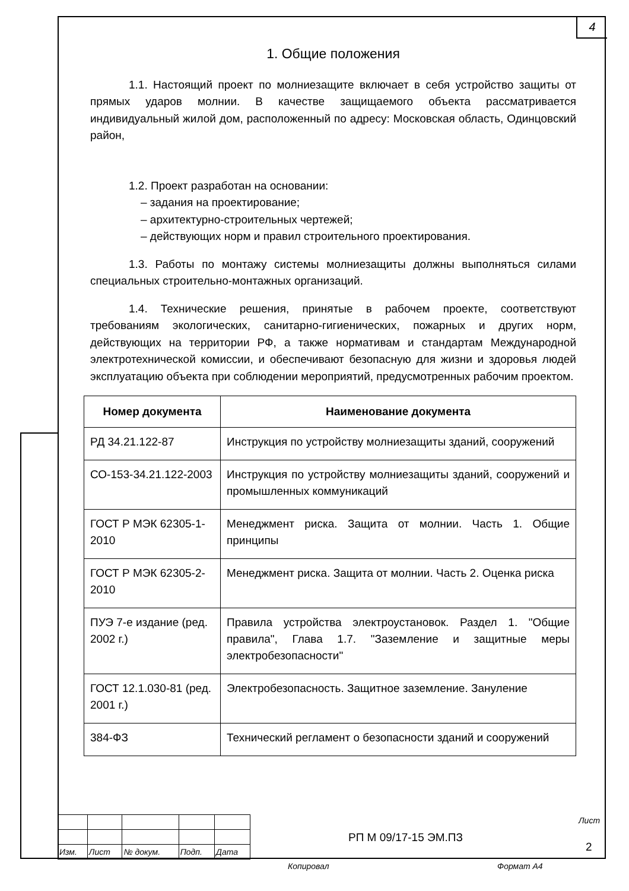4
1. Общие положения
1.1. Настоящий проект по молниезащите включает в себя устройство защиты от прямых ударов молнии. В качестве защищаемого объекта рассматривается индивидуальный жилой дом, расположенный по адресу: Московская область, Одинцовский район,
1.2. Проект разработан на основании:
– задания на проектирование;
– архитектурно-строительных чертежей;
– действующих норм и правил строительного проектирования.
1.3. Работы по монтажу системы молниезащиты должны выполняться силами специальных строительно-монтажных организаций.
1.4. Технические решения, принятые в рабочем проекте, соответствуют требованиям экологических, санитарно-гигиенических, пожарных и других норм, действующих на территории РФ, а также нормативам и стандартам Международной электротехнической комиссии, и обеспечивают безопасную для жизни и здоровья людей эксплуатацию объекта при соблюдении мероприятий, предусмотренных рабочим проектом.
| Номер документа | Наименование документа |
| --- | --- |
| РД 34.21.122-87 | Инструкция по устройству молниезащиты зданий, сооружений |
| СО-153-34.21.122-2003 | Инструкция по устройству молниезащиты зданий, сооружений и промышленных коммуникаций |
| ГОСТ Р МЭК 62305-1-2010 | Менеджмент риска. Защита от молнии. Часть 1. Общие принципы |
| ГОСТ Р МЭК 62305-2-2010 | Менеджмент риска. Защита от молнии. Часть 2. Оценка риска |
| ПУЭ 7-е издание (ред. 2002 г.) | Правила устройства электроустановок. Раздел 1. "Общие правила", Глава 1.7. "Заземление и защитные меры электробезопасности" |
| ГОСТ 12.1.030-81 (ред. 2001 г.) | Электробезопасность. Защитное заземление. Зануление |
| 384-ФЗ | Технический регламент о безопасности зданий и сооружений |
| Изм. | Лист | № докум. | Подп. | Дата |
РП М 09/17-15 ЭМ.ПЗ
Лист
2
Копировал Формат А4